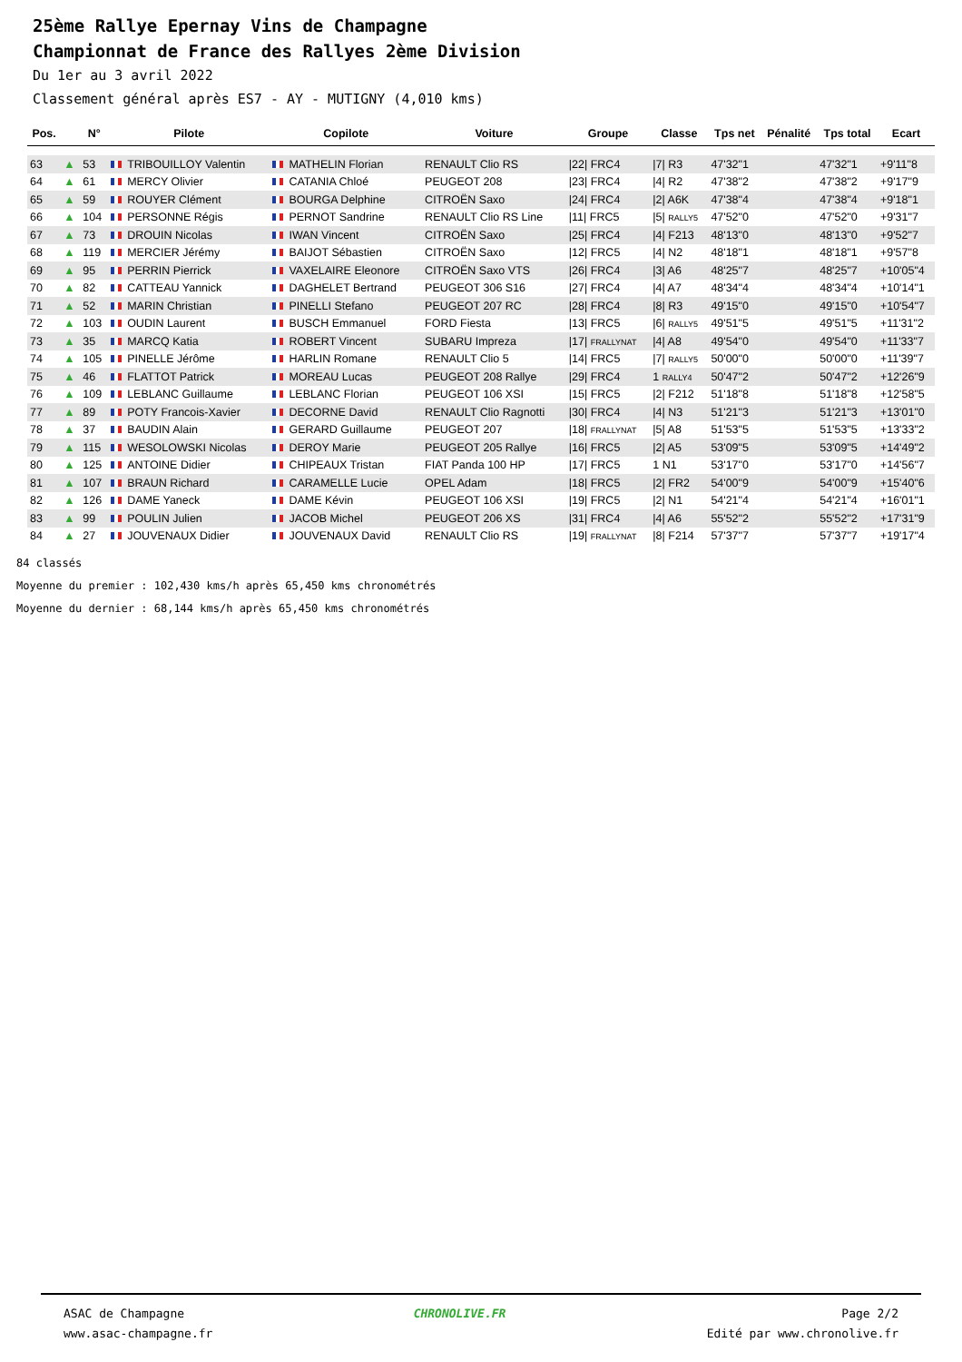25ème Rallye Epernay Vins de Champagne
Championnat de France des Rallyes 2ème Division
Du 1er au 3 avril 2022
Classement général après ES7 - AY - MUTIGNY (4,010 kms)
| Pos. | | N° | Pilote | Copilote | Voiture | Groupe | Classe | Tps net | Pénalité | Tps total | Ecart |
| --- | --- | --- | --- | --- | --- | --- | --- | --- | --- | --- | --- |
| 63 | ▲ | 53 | TRIBOUILLOY Valentin | MATHELIN Florian | RENAULT Clio RS | /22/ FRC4 | /7/ R3 | 47'32"1 | | 47'32"1 | +9'11"8 |
| 64 | ▲ | 61 | MERCY Olivier | CATANIA Chloé | PEUGEOT 208 | /23/ FRC4 | /4/ R2 | 47'38"2 | | 47'38"2 | +9'17"9 |
| 65 | ▲ | 59 | ROUYER Clément | BOURGA Delphine | CITROËN Saxo | /24/ FRC4 | /2/ A6K | 47'38"4 | | 47'38"4 | +9'18"1 |
| 66 | ▲ | 104 | PERSONNE Régis | PERNOT Sandrine | RENAULT Clio RS Line | /11/ FRC5 | /5/ RALLY5 | 47'52"0 | | 47'52"0 | +9'31"7 |
| 67 | ▲ | 73 | DROUIN Nicolas | IWAN Vincent | CITROËN Saxo | /25/ FRC4 | /4/ F213 | 48'13"0 | | 48'13"0 | +9'52"7 |
| 68 | ▲ | 119 | MERCIER Jérémy | BAIJOT Sébastien | CITROËN Saxo | /12/ FRC5 | /4/ N2 | 48'18"1 | | 48'18"1 | +9'57"8 |
| 69 | ▲ | 95 | PERRIN Pierrick | VAXELAIRE Eleonore | CITROËN Saxo VTS | /26/ FRC4 | /3/ A6 | 48'25"7 | | 48'25"7 | +10'05"4 |
| 70 | ▲ | 82 | CATTEAU Yannick | DAGHELET Bertrand | PEUGEOT 306 S16 | /27/ FRC4 | /4/ A7 | 48'34"4 | | 48'34"4 | +10'14"1 |
| 71 | ▲ | 52 | MARIN Christian | PINELLI Stefano | PEUGEOT 207 RC | /28/ FRC4 | /8/ R3 | 49'15"0 | | 49'15"0 | +10'54"7 |
| 72 | ▲ | 103 | OUDIN Laurent | BUSCH Emmanuel | FORD Fiesta | /13/ FRC5 | /6/ RALLY5 | 49'51"5 | | 49'51"5 | +11'31"2 |
| 73 | ▲ | 35 | MARCQ Katia | ROBERT Vincent | SUBARU Impreza | /17/ FRALLYNAT | /4/ A8 | 49'54"0 | | 49'54"0 | +11'33"7 |
| 74 | ▲ | 105 | PINELLE Jérôme | HARLIN Romane | RENAULT Clio 5 | /14/ FRC5 | /7/ RALLY5 | 50'00"0 | | 50'00"0 | +11'39"7 |
| 75 | ▲ | 46 | FLATTOT Patrick | MOREAU Lucas | PEUGEOT 208 Rallye | /29/ FRC4 | 1 RALLY4 | 50'47"2 | | 50'47"2 | +12'26"9 |
| 76 | ▲ | 109 | LEBLANC Guillaume | LEBLANC Florian | PEUGEOT 106 XSI | /15/ FRC5 | /2/ F212 | 51'18"8 | | 51'18"8 | +12'58"5 |
| 77 | ▲ | 89 | POTY Francois-Xavier | DECORNE David | RENAULT Clio Ragnotti | /30/ FRC4 | /4/ N3 | 51'21"3 | | 51'21"3 | +13'01"0 |
| 78 | ▲ | 37 | BAUDIN Alain | GERARD Guillaume | PEUGEOT 207 | /18/ FRALLYNAT | /5/ A8 | 51'53"5 | | 51'53"5 | +13'33"2 |
| 79 | ▲ | 115 | WESOLOWSKI Nicolas | DEROY Marie | PEUGEOT 205 Rallye | /16/ FRC5 | /2/ A5 | 53'09"5 | | 53'09"5 | +14'49"2 |
| 80 | ▲ | 125 | ANTOINE Didier | CHIPEAUX Tristan | FIAT Panda 100 HP | /17/ FRC5 | 1 N1 | 53'17"0 | | 53'17"0 | +14'56"7 |
| 81 | ▲ | 107 | BRAUN Richard | CARAMELLE Lucie | OPEL Adam | /18/ FRC5 | /2/ FR2 | 54'00"9 | | 54'00"9 | +15'40"6 |
| 82 | ▲ | 126 | DAME Yaneck | DAME Kévin | PEUGEOT 106 XSI | /19/ FRC5 | /2/ N1 | 54'21"4 | | 54'21"4 | +16'01"1 |
| 83 | ▲ | 99 | POULIN Julien | JACOB Michel | PEUGEOT 206 XS | /31/ FRC4 | /4/ A6 | 55'52"2 | | 55'52"2 | +17'31"9 |
| 84 | ▲ | 27 | JOUVENAUX Didier | JOUVENAUX David | RENAULT Clio RS | /19/ FRALLYNAT | /8/ F214 | 57'37"7 | | 57'37"7 | +19'17"4 |
84 classés
Moyenne du premier : 102,430 kms/h après 65,450 kms chronométrés
Moyenne du dernier : 68,144 kms/h après 65,450 kms chronométrés
ASAC de Champagne
www.asac-champagne.fr
CHRONOLIVE.FR Page 2/2
Edité par www.chronolive.fr